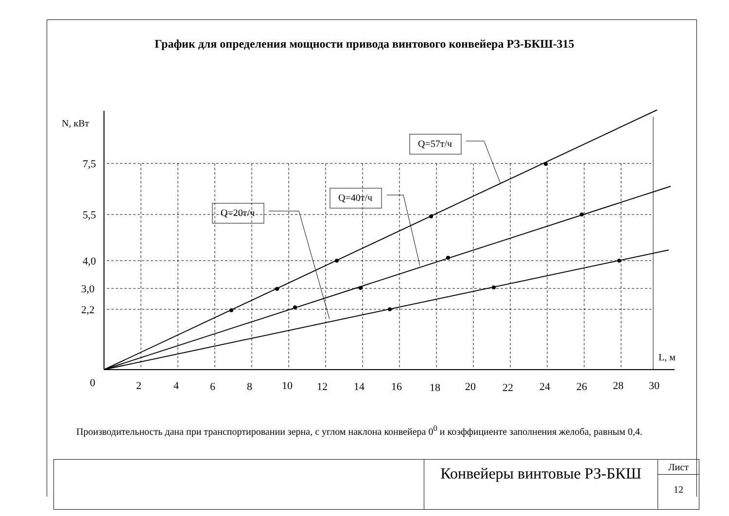График для определения мощности привода винтового конвейера РЗ-БКШ-315
Q=20т/ч
Q=40т/ч
Q=57т/ч
N, кВт
L, м
7,5
5,5
4,0
3,0
2,2
0
2
4
6
8
10
12
14
16
18
20
22
24
26
28
30
Производительность дана при транспортировании зерна, с углом наклона конвейера 0<sup>0</sup> и коэффициенте заполнения желоба, равным 0,4.
Конвейеры винтовые РЗ-БКШ
Лист
12